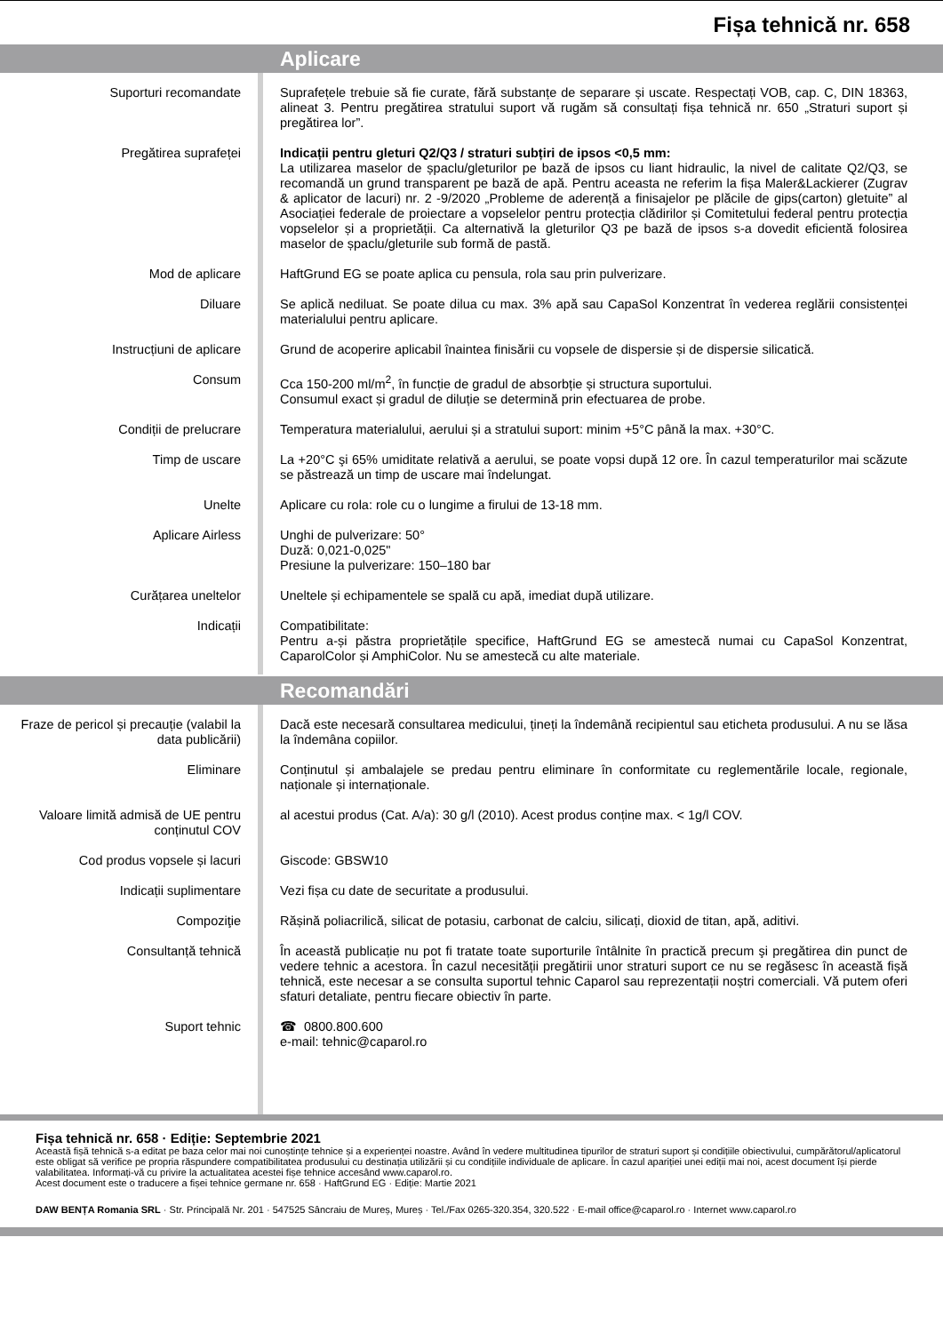Fișa tehnică nr. 658
Aplicare
| Suporturi recomandate | | Suprafețele trebuie să fie curate, fără substanțe de separare și uscate. Respectați VOB, cap. C, DIN 18363, alineat 3. Pentru pregătirea stratului suport vă rugăm să consultați fișa tehnică nr. 650 „Straturi suport și pregătirea lor”. |
| Pregătirea suprafeței | | Indicații pentru gleturi Q2/Q3 / straturi subțiri de ipsos <0,5 mm: La utilizarea maselor de șpaclu/gleturilor pe bază de ipsos cu liant hidraulic, la nivel de calitate Q2/Q3, se recomandă un grund transparent pe bază de apă. Pentru aceasta ne referim la fișa Maler&Lackierer (Zugrav & aplicator de lacuri) nr. 2 -9/2020 „Probleme de aderență a finisajelor pe plăcile de gips(carton) gletuite” al Asociației federale de proiectare a vopselelor pentru protecția clădirilor și Comitetului federal pentru protecția vopselelor și a proprietății. Ca alternativă la gleturilor Q3 pe bază de ipsos s-a dovedit eficientă folosirea maselor de șpaclu/gleturile sub formă de pastă. |
| Mod de aplicare | | HaftGrund EG se poate aplica cu pensula, rola sau prin pulverizare. |
| Diluare | | Se aplică nediluat. Se poate dilua cu max. 3% apă sau CapaSol Konzentrat în vederea reglării consistenței materialului pentru aplicare. |
| Instrucțiuni de aplicare | | Grund de acoperire aplicabil înaintea finisării cu vopsele de dispersie și de dispersie silicatică. |
| Consum | | Cca 150-200 ml/m<sup>2</sup>, în funcție de gradul de absorbție și structura suportului. Consumul exact și gradul de diluție se determină prin efectuarea de probe. |
| Condiții de prelucrare | | Temperatura materialului, aerului și a stratului suport: minim +5°C până la max. +30°C. |
| Timp de uscare | | La +20°C şi 65% umiditate relativă a aerului, se poate vopsi după 12 ore. În cazul temperaturilor mai scăzute se păstrează un timp de uscare mai îndelungat. |
| Unelte | | Aplicare cu rola: role cu o lungime a firului de 13-18 mm. |
| Aplicare Airless | | Unghi de pulverizare: 50° Duză: 0,021-0,025" Presiune la pulverizare: 150–180 bar |
| Curățarea uneltelor | | Uneltele și echipamentele se spală cu apă, imediat după utilizare. |
| Indicații | | Compatibilitate: Pentru a-și păstra proprietățile specifice, HaftGrund EG se amestecă numai cu CapaSol Konzentrat, CaparolColor și AmphiColor. Nu se amestecă cu alte materiale. |
Recomandări
| Fraze de pericol și precauție (valabil la data publicării) | | Dacă este necesară consultarea medicului, țineți la îndemână recipientul sau eticheta produsului. A nu se lăsa la îndemâna copiilor. |
| Eliminare | | Conținutul și ambalajele se predau pentru eliminare în conformitate cu reglementările locale, regionale, naționale și internaționale. |
| Valoare limită admisă de UE pentru conținutul COV | | al acestui produs (Cat. A/a): 30 g/l (2010). Acest produs conține max. < 1g/l COV. |
| Cod produs vopsele și lacuri | | Giscode: GBSW10 |
| Indicații suplimentare | | Vezi fișa cu date de securitate a produsului. |
| Compoziţie | | Rășină poliacrilică, silicat de potasiu, carbonat de calciu, silicați, dioxid de titan, apă, aditivi. |
| Consultanță tehnică | | În această publicație nu pot fi tratate toate suporturile întâlnite în practică precum şi pregătirea din punct de vedere tehnic a acestora. În cazul necesității pregătirii unor straturi suport ce nu se regăsesc în această fișă tehnică, este necesar a se consulta suportul tehnic Caparol sau reprezentații noștri comerciali. Vă putem oferi sfaturi detaliate, pentru fiecare obiectiv în parte. |
| Suport tehnic | | ☎ 0800.800.600 e-mail: tehnic@caparol.ro |
Fișa tehnică nr. 658 · Ediție: Septembrie 2021
Această fișă tehnică s-a editat pe baza celor mai noi cunoștințe tehnice și a experienței noastre. Având în vedere multitudinea tipurilor de straturi suport și condițiile obiectivului, cumpărătorul/aplicatorul este obligat să verifice pe propria răspundere compatibilitatea produsului cu destinația utilizării și cu condițiile individuale de aplicare. În cazul apariției unei ediții mai noi, acest document își pierde valabilitatea. Informați-vă cu privire la actualitatea acestei fișe tehnice accesând www.caparol.ro.
Acest document este o traducere a fișei tehnice germane nr. 658 · HaftGrund EG · Ediție: Martie 2021
DAW BENȚA Romania SRL · Str. Principală Nr. 201 · 547525 Sâncraiu de Mureș, Mureș · Tel./Fax 0265-320.354, 320.522 · E-mail office@caparol.ro · Internet www.caparol.ro